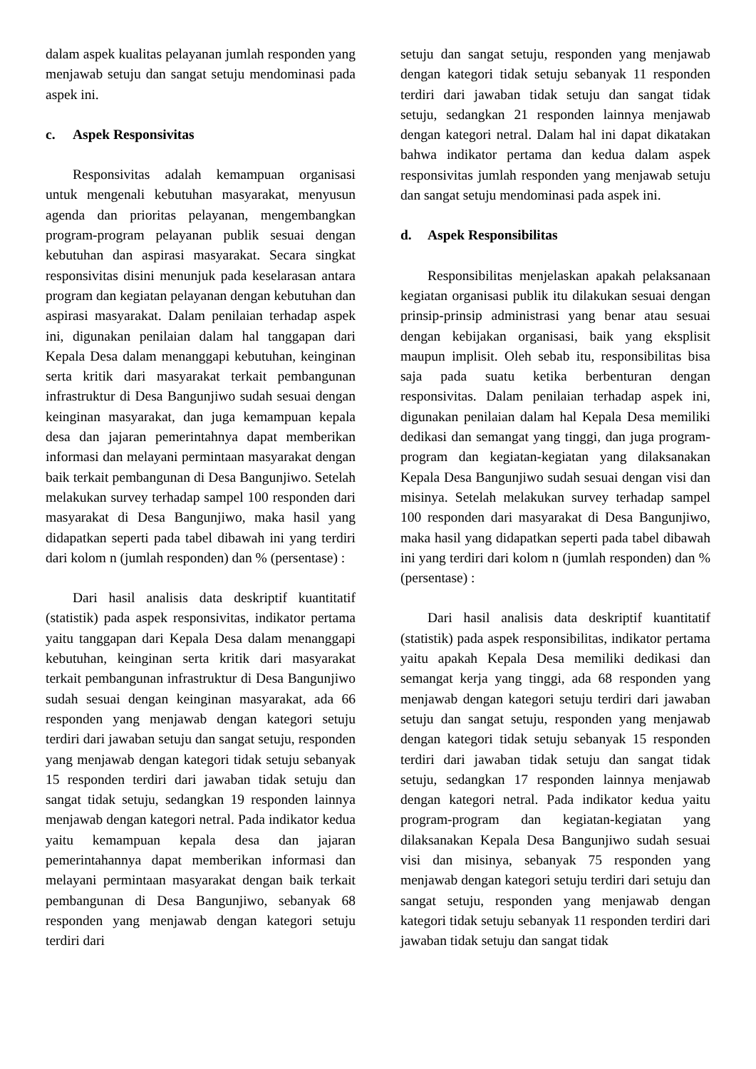dalam aspek kualitas pelayanan jumlah responden yang menjawab setuju dan sangat setuju mendominasi pada aspek ini.
c. Aspek Responsivitas
Responsivitas adalah kemampuan organisasi untuk mengenali kebutuhan masyarakat, menyusun agenda dan prioritas pelayanan, mengembangkan program-program pelayanan publik sesuai dengan kebutuhan dan aspirasi masyarakat. Secara singkat responsivitas disini menunjuk pada keselarasan antara program dan kegiatan pelayanan dengan kebutuhan dan aspirasi masyarakat. Dalam penilaian terhadap aspek ini, digunakan penilaian dalam hal tanggapan dari Kepala Desa dalam menanggapi kebutuhan, keinginan serta kritik dari masyarakat terkait pembangunan infrastruktur di Desa Bangunjiwo sudah sesuai dengan keinginan masyarakat, dan juga kemampuan kepala desa dan jajaran pemerintahnya dapat memberikan informasi dan melayani permintaan masyarakat dengan baik terkait pembangunan di Desa Bangunjiwo. Setelah melakukan survey terhadap sampel 100 responden dari masyarakat di Desa Bangunjiwo, maka hasil yang didapatkan seperti pada tabel dibawah ini yang terdiri dari kolom n (jumlah responden) dan % (persentase) :
Dari hasil analisis data deskriptif kuantitatif (statistik) pada aspek responsivitas, indikator pertama yaitu tanggapan dari Kepala Desa dalam menanggapi kebutuhan, keinginan serta kritik dari masyarakat terkait pembangunan infrastruktur di Desa Bangunjiwo sudah sesuai dengan keinginan masyarakat, ada 66 responden yang menjawab dengan kategori setuju terdiri dari jawaban setuju dan sangat setuju, responden yang menjawab dengan kategori tidak setuju sebanyak 15 responden terdiri dari jawaban tidak setuju dan sangat tidak setuju, sedangkan 19 responden lainnya menjawab dengan kategori netral. Pada indikator kedua yaitu kemampuan kepala desa dan jajaran pemerintahannya dapat memberikan informasi dan melayani permintaan masyarakat dengan baik terkait pembangunan di Desa Bangunjiwo, sebanyak 68 responden yang menjawab dengan kategori setuju terdiri dari
setuju dan sangat setuju, responden yang menjawab dengan kategori tidak setuju sebanyak 11 responden terdiri dari jawaban tidak setuju dan sangat tidak setuju, sedangkan 21 responden lainnya menjawab dengan kategori netral. Dalam hal ini dapat dikatakan bahwa indikator pertama dan kedua dalam aspek responsivitas jumlah responden yang menjawab setuju dan sangat setuju mendominasi pada aspek ini.
d. Aspek Responsibilitas
Responsibilitas menjelaskan apakah pelaksanaan kegiatan organisasi publik itu dilakukan sesuai dengan prinsip-prinsip administrasi yang benar atau sesuai dengan kebijakan organisasi, baik yang eksplisit maupun implisit. Oleh sebab itu, responsibilitas bisa saja pada suatu ketika berbenturan dengan responsivitas. Dalam penilaian terhadap aspek ini, digunakan penilaian dalam hal Kepala Desa memiliki dedikasi dan semangat yang tinggi, dan juga program-program dan kegiatan-kegiatan yang dilaksanakan Kepala Desa Bangunjiwo sudah sesuai dengan visi dan misinya. Setelah melakukan survey terhadap sampel 100 responden dari masyarakat di Desa Bangunjiwo, maka hasil yang didapatkan seperti pada tabel dibawah ini yang terdiri dari kolom n (jumlah responden) dan % (persentase) :
Dari hasil analisis data deskriptif kuantitatif (statistik) pada aspek responsibilitas, indikator pertama yaitu apakah Kepala Desa memiliki dedikasi dan semangat kerja yang tinggi, ada 68 responden yang menjawab dengan kategori setuju terdiri dari jawaban setuju dan sangat setuju, responden yang menjawab dengan kategori tidak setuju sebanyak 15 responden terdiri dari jawaban tidak setuju dan sangat tidak setuju, sedangkan 17 responden lainnya menjawab dengan kategori netral. Pada indikator kedua yaitu program-program dan kegiatan-kegiatan yang dilaksanakan Kepala Desa Bangunjiwo sudah sesuai visi dan misinya, sebanyak 75 responden yang menjawab dengan kategori setuju terdiri dari setuju dan sangat setuju, responden yang menjawab dengan kategori tidak setuju sebanyak 11 responden terdiri dari jawaban tidak setuju dan sangat tidak